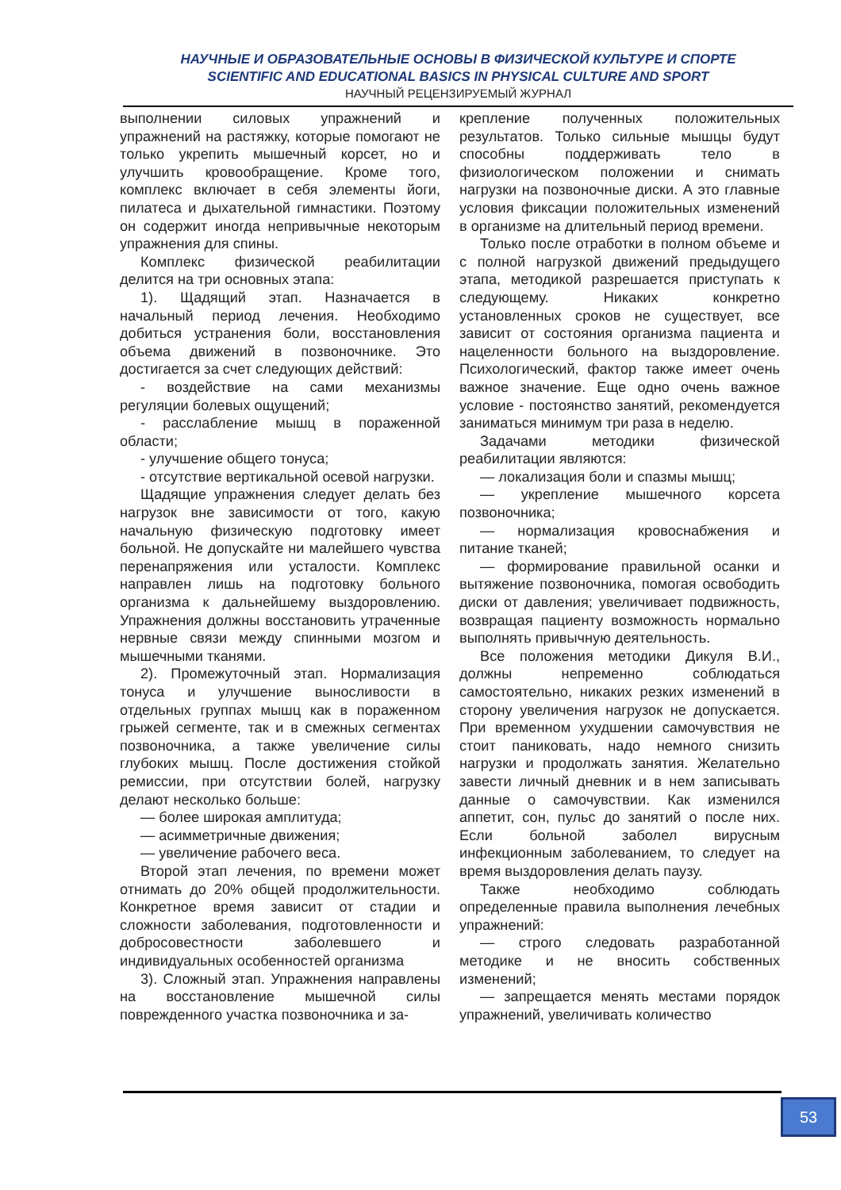НАУЧНЫЕ И ОБРАЗОВАТЕЛЬНЫЕ ОСНОВЫ В ФИЗИЧЕСКОЙ КУЛЬТУРЕ И СПОРТЕ
SCIENTIFIC AND EDUCATIONAL BASICS IN PHYSICAL CULTURE AND SPORT
НАУЧНЫЙ РЕЦЕНЗИРУЕМЫЙ ЖУРНАЛ
выполнении силовых упражнений и упражнений на растяжку, которые помогают не только укрепить мышечный корсет, но и улучшить кровообращение. Кроме того, комплекс включает в себя элементы йоги, пилатеса и дыхательной гимнастики. Поэтому он содержит иногда непривычные некоторым упражнения для спины.
Комплекс физической реабилитации делится на три основных этапа:
1). Щадящий этап. Назначается в начальный период лечения. Необходимо добиться устранения боли, восстановления объема движений в позвоночнике. Это достигается за счет следующих действий:
- воздействие на сами механизмы регуляции болевых ощущений;
- расслабление мышц в пораженной области;
- улучшение общего тонуса;
- отсутствие вертикальной осевой нагрузки.
Щадящие упражнения следует делать без нагрузок вне зависимости от того, какую начальную физическую подготовку имеет больной. Не допускайте ни малейшего чувства перенапряжения или усталости. Комплекс направлен лишь на подготовку больного организма к дальнейшему выздоровлению. Упражнения должны восстановить утраченные нервные связи между спинными мозгом и мышечными тканями.
2). Промежуточный этап. Нормализация тонуса и улучшение выносливости в отдельных группах мышц как в пораженном грыжей сегменте, так и в смежных сегментах позвоночника, а также увеличение силы глубоких мышц. После достижения стойкой ремиссии, при отсутствии болей, нагрузку делают несколько больше:
— более широкая амплитуда;
— асимметричные движения;
— увеличение рабочего веса.
Второй этап лечения, по времени может отнимать до 20% общей продолжительности. Конкретное время зависит от стадии и сложности заболевания, подготовленности и добросовестности заболевшего и индивидуальных особенностей организма
3). Сложный этап. Упражнения направлены на восстановление мышечной силы поврежденного участка позвоночника и за-
крепление полученных положительных результатов. Только сильные мышцы будут способны поддерживать тело в физиологическом положении и снимать нагрузки на позвоночные диски. А это главные условия фиксации положительных изменений в организме на длительный период времени.
Только после отработки в полном объеме и с полной нагрузкой движений предыдущего этапа, методикой разрешается приступать к следующему. Никаких конкретно установленных сроков не существует, все зависит от состояния организма пациента и нацеленности больного на выздоровление. Психологический, фактор также имеет очень важное значение. Еще одно очень важное условие - постоянство занятий, рекомендуется заниматься минимум три раза в неделю.
Задачами методики физической реабилитации являются:
— локализация боли и спазмы мышц;
— укрепление мышечного корсета позвоночника;
— нормализация кровоснабжения и питание тканей;
— формирование правильной осанки и вытяжение позвоночника, помогая освободить диски от давления; увеличивает подвижность, возвращая пациенту возможность нормально выполнять привычную деятельность.
Все положения методики Дикуля В.И., должны непременно соблюдаться самостоятельно, никаких резких изменений в сторону увеличения нагрузок не допускается. При временном ухудшении самочувствия не стоит паниковать, надо немного снизить нагрузки и продолжать занятия. Желательно завести личный дневник и в нем записывать данные о самочувствии. Как изменился аппетит, сон, пульс до занятий о после них. Если больной заболел вирусным инфекционным заболеванием, то следует на время выздоровления делать паузу.
Также необходимо соблюдать определенные правила выполнения лечебных упражнений:
— строго следовать разработанной методике и не вносить собственных изменений;
— запрещается менять местами порядок упражнений, увеличивать количество
53